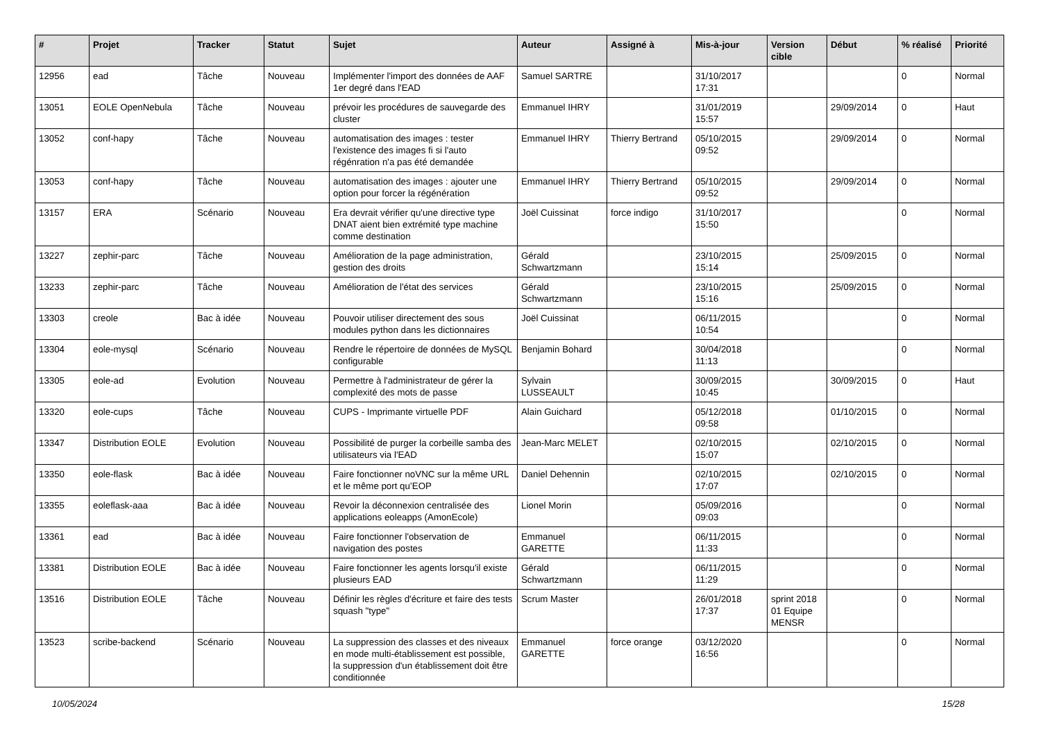| # | Projet | Tracker | Statut | Sujet | Auteur | Assigné à | Mis-à-jour | Version cible | Début | % réalisé | Priorité |
| --- | --- | --- | --- | --- | --- | --- | --- | --- | --- | --- | --- |
| 12956 | ead | Tâche | Nouveau | Implémenter l'import des données de AAF 1er degré dans l'EAD | Samuel SARTRE | | 31/10/2017 17:31 | | | 0 | Normal |
| 13051 | EOLE OpenNebula | Tâche | Nouveau | prévoir les procédures de sauvegarde des cluster | Emmanuel IHRY | | 31/01/2019 15:57 | | 29/09/2014 | 0 | Haut |
| 13052 | conf-hapy | Tâche | Nouveau | automatisation des images : tester l'existence des images fi si l'auto régénration n'a pas été demandée | Emmanuel IHRY | Thierry Bertrand | 05/10/2015 09:52 | | 29/09/2014 | 0 | Normal |
| 13053 | conf-hapy | Tâche | Nouveau | automatisation des images : ajouter une option pour forcer la régénération | Emmanuel IHRY | Thierry Bertrand | 05/10/2015 09:52 | | 29/09/2014 | 0 | Normal |
| 13157 | ERA | Scénario | Nouveau | Era devrait vérifier qu'une directive type DNAT aient bien extrémité type machine comme destination | Joël Cuissinat | force indigo | 31/10/2017 15:50 | | | 0 | Normal |
| 13227 | zephir-parc | Tâche | Nouveau | Amélioration de la page administration, gestion des droits | Gérald Schwartzmann | | 23/10/2015 15:14 | | 25/09/2015 | 0 | Normal |
| 13233 | zephir-parc | Tâche | Nouveau | Amélioration de l'état des services | Gérald Schwartzmann | | 23/10/2015 15:16 | | 25/09/2015 | 0 | Normal |
| 13303 | creole | Bac à idée | Nouveau | Pouvoir utiliser directement des sous modules python dans les dictionnaires | Joël Cuissinat | | 06/11/2015 10:54 | | | 0 | Normal |
| 13304 | eole-mysql | Scénario | Nouveau | Rendre le répertoire de données de MySQL configurable | Benjamin Bohard | | 30/04/2018 11:13 | | | 0 | Normal |
| 13305 | eole-ad | Evolution | Nouveau | Permettre à l'administrateur de gérer la complexité des mots de passe | Sylvain LUSSEAULT | | 30/09/2015 10:45 | | 30/09/2015 | 0 | Haut |
| 13320 | eole-cups | Tâche | Nouveau | CUPS - Imprimante virtuelle PDF | Alain Guichard | | 05/12/2018 09:58 | | 01/10/2015 | 0 | Normal |
| 13347 | Distribution EOLE | Evolution | Nouveau | Possibilité de purger la corbeille samba des utilisateurs via l'EAD | Jean-Marc MELET | | 02/10/2015 15:07 | | 02/10/2015 | 0 | Normal |
| 13350 | eole-flask | Bac à idée | Nouveau | Faire fonctionner noVNC sur la même URL et le même port qu’EOP | Daniel Dehennin | | 02/10/2015 17:07 | | 02/10/2015 | 0 | Normal |
| 13355 | eoleflask-aaa | Bac à idée | Nouveau | Revoir la déconnexion centralisée des applications eoleapps (AmonEcole) | Lionel Morin | | 05/09/2016 09:03 | | | 0 | Normal |
| 13361 | ead | Bac à idée | Nouveau | Faire fonctionner l'observation de navigation des postes | Emmanuel GARETTE | | 06/11/2015 11:33 | | | 0 | Normal |
| 13381 | Distribution EOLE | Bac à idée | Nouveau | Faire fonctionner les agents lorsqu'il existe plusieurs EAD | Gérald Schwartzmann | | 06/11/2015 11:29 | | | 0 | Normal |
| 13516 | Distribution EOLE | Tâche | Nouveau | Définir les règles d'écriture et faire des tests squash "type" | Scrum Master | | 26/01/2018 17:37 | sprint 2018 01 Equipe MENSR | | 0 | Normal |
| 13523 | scribe-backend | Scénario | Nouveau | La suppression des classes et des niveaux en mode multi-établissement est possible, la suppression d'un établissement doit être conditionnée | Emmanuel GARETTE | force orange | 03/12/2020 16:56 | | | 0 | Normal |
10/05/2024 15/28